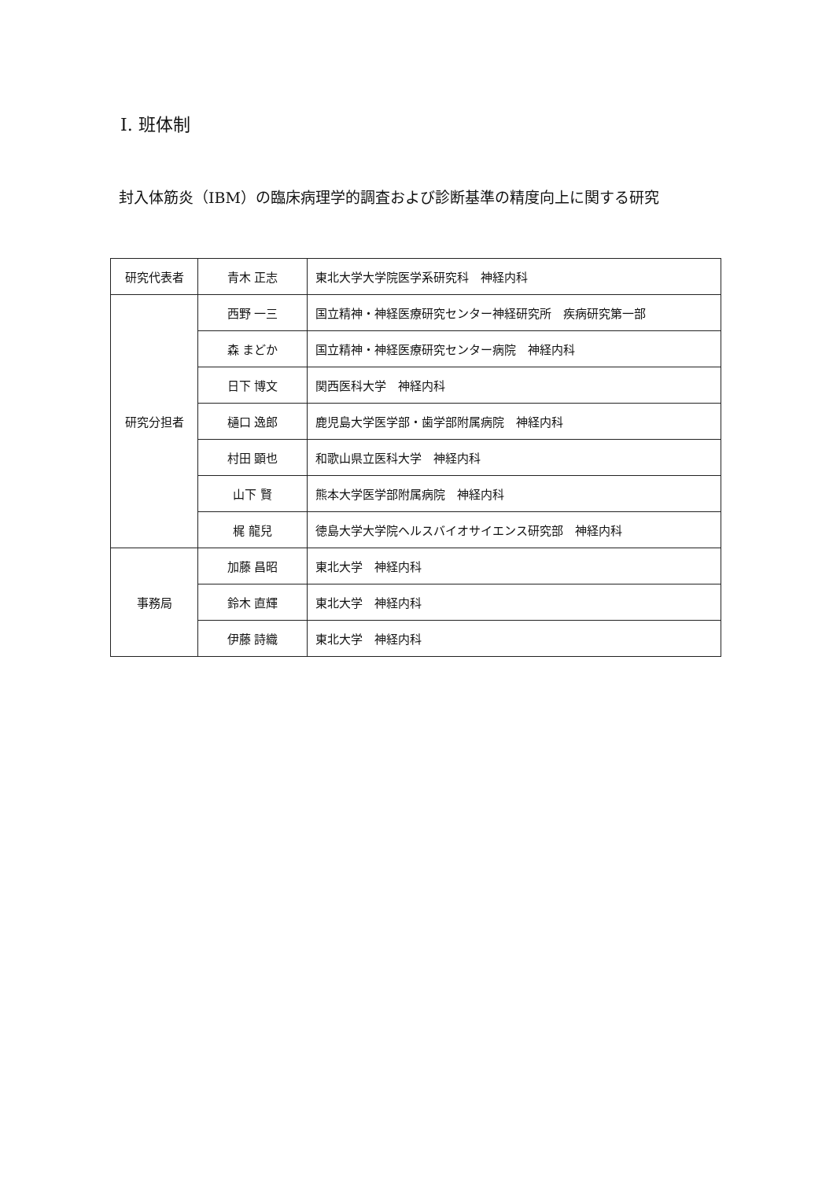Ⅰ. 班体制
封入体筋炎（IBM）の臨床病理学的調査および診断基準の精度向上に関する研究
| 研究代表者 | 青木 正志 | 東北大学大学院医学系研究科 神経内科 |
| 研究分担者 | 西野 一三 | 国立精神・神経医療研究センター神経研究所 疾病研究第一部 |
| | 森 まどか | 国立精神・神経医療研究センター病院 神経内科 |
| | 日下 博文 | 関西医科大学 神経内科 |
| | 樋口 逸郎 | 鹿児島大学医学部・歯学部附属病院 神経内科 |
| | 村田 顕也 | 和歌山県立医科大学 神経内科 |
| | 山下 賢 | 熊本大学医学部附属病院 神経内科 |
| | 梶 龍兒 | 徳島大学大学院ヘルスバイオサイエンス研究部 神経内科 |
| 事務局 | 加藤 昌昭 | 東北大学 神経内科 |
| | 鈴木 直輝 | 東北大学 神経内科 |
| | 伊藤 詩織 | 東北大学 神経内科 |